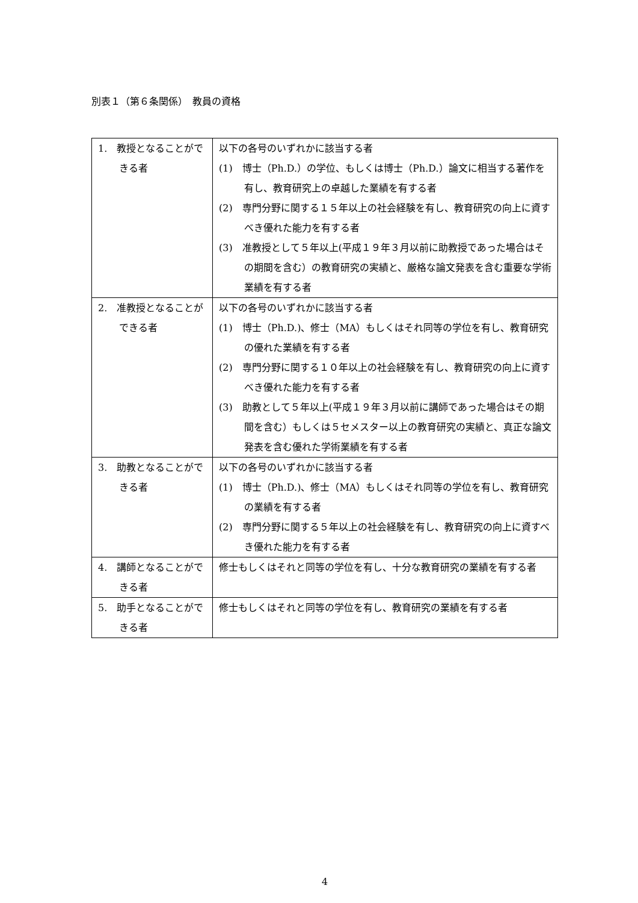別表１（第６条関係）　教員の資格
| 1. 教授となることができる者 | 以下の各号のいずれかに該当する者 (1) 博士（Ph.D.）の学位、もしくは博士（Ph.D.）論文に相当する著作を有し、教育研究上の卓越した業績を有する者 (2) 専門分野に関する１５年以上の社会経験を有し、教育研究の向上に資すべき優れた能力を有する者 (3) 准教授として５年以上(平成１９年３月以前に助教授であった場合はその期間を含む）の教育研究の実績と、厳格な論文発表を含む重要な学術業績を有する者 |
| 2. 准教授となることができる者 | 以下の各号のいずれかに該当する者 (1) 博士（Ph.D.)、修士（MA）もしくはそれ同等の学位を有し、教育研究の優れた業績を有する者 (2) 専門分野に関する１０年以上の社会経験を有し、教育研究の向上に資すべき優れた能力を有する者 (3) 助教として５年以上(平成１９年３月以前に講師であった場合はその期間を含む）もしくは５セメスター以上の教育研究の実績と、真正な論文発表を含む優れた学術業績を有する者 |
| 3. 助教となることができる者 | 以下の各号のいずれかに該当する者 (1) 博士（Ph.D.)、修士（MA）もしくはそれ同等の学位を有し、教育研究の業績を有する者 (2) 専門分野に関する５年以上の社会経験を有し、教育研究の向上に資すべき優れた能力を有する者 |
| 4. 講師となることができる者 | 修士もしくはそれと同等の学位を有し、十分な教育研究の業績を有する者 |
| 5. 助手となることができる者 | 修士もしくはそれと同等の学位を有し、教育研究の業績を有する者 |
4